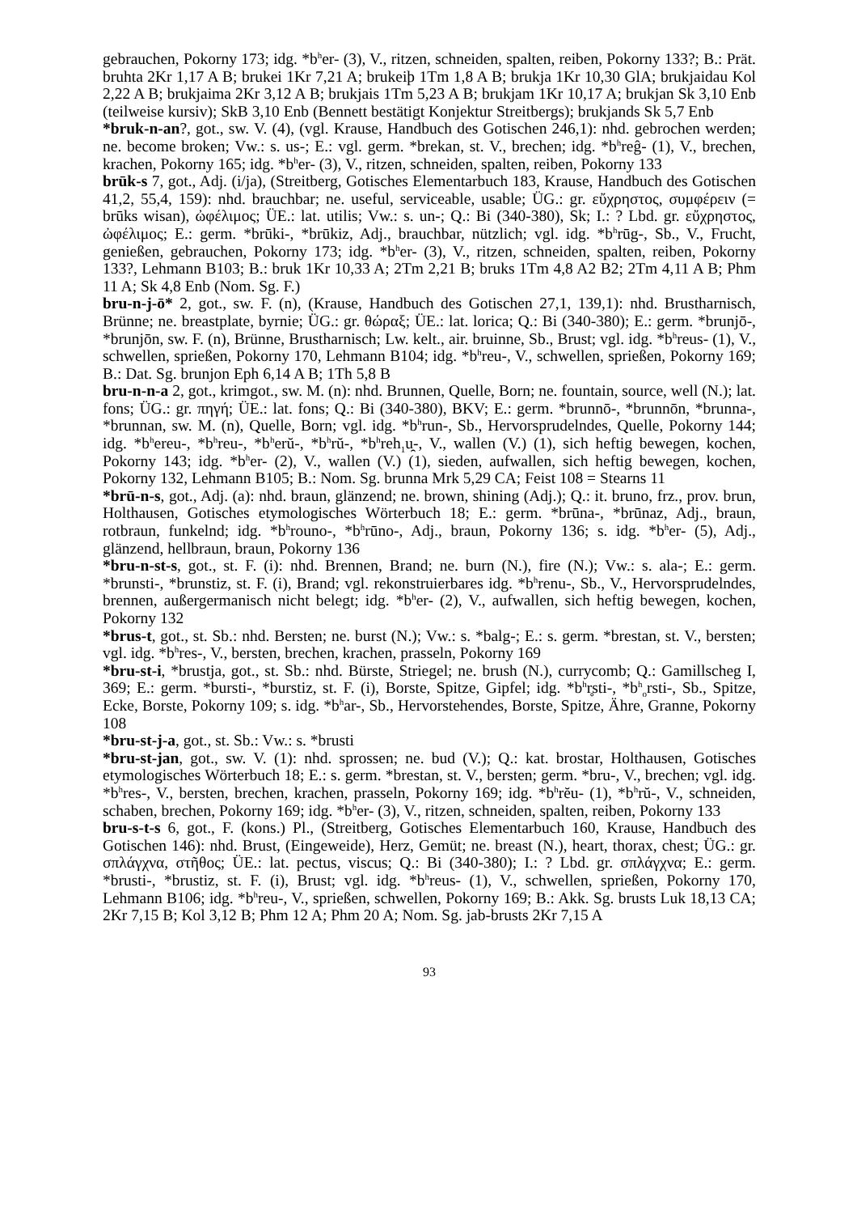gebrauchen, Pokorny 173; idg. *b<sup>h</sup>er- (3), V., ritzen, schneiden, spalten, reiben, Pokorny 133?; B.: Prät. bruhta 2Kr 1,17 A B; brukei 1Kr 7,21 A; brukeiþ 1Tm 1,8 A B; brukja 1Kr 10,30 GlA; brukjaidau Kol 2,22 A B; brukjaima 2Kr 3,12 A B; brukjais 1Tm 5,23 A B; brukjam 1Kr 10,17 A; brukjan Sk 3,10 Enb (teilweise kursiv); SkB 3,10 Enb (Bennett bestätigt Konjektur Streitbergs); brukjands Sk 5,7 Enb
*bruk-n-an?, got., sw. V. (4), (vgl. Krause, Handbuch des Gotischen 246,1): nhd. gebrochen werden; ne. become broken; Vw.: s. us-; E.: vgl. germ. *brekan, st. V., brechen; idg. *b<sup>h</sup>reĝ- (1), V., brechen, krachen, Pokorny 165; idg. *b<sup>h</sup>er- (3), V., ritzen, schneiden, spalten, reiben, Pokorny 133
brūk-s 7, got., Adj. (i/ja), (Streitberg, Gotisches Elementarbuch 183, Krause, Handbuch des Gotischen 41,2, 55,4, 159): nhd. brauchbar; ne. useful, serviceable, usable; ÜG.: gr. εὔχρηστος, συμφέρειν (= brūks wisan), ὠφέλιμος; ÜE.: lat. utilis; Vw.: s. un-; Q.: Bi (340-380), Sk; I.: ? Lbd. gr. εὔχρηστος, ὠφέλιμος; E.: germ. *brūki-, *brūkiz, Adj., brauchbar, nützlich; vgl. idg. *b<sup>h</sup>rūg-, Sb., V., Frucht, genießen, gebrauchen, Pokorny 173; idg. *b<sup>h</sup>er- (3), V., ritzen, schneiden, spalten, reiben, Pokorny 133?, Lehmann B103; B.: bruk 1Kr 10,33 A; 2Tm 2,21 B; bruks 1Tm 4,8 A2 B2; 2Tm 4,11 A B; Phm 11 A; Sk 4,8 Enb (Nom. Sg. F.)
bru-n-j-ō* 2, got., sw. F. (n), (Krause, Handbuch des Gotischen 27,1, 139,1): nhd. Brustharnisch, Brünne; ne. breastplate, byrnie; ÜG.: gr. θώραξ; ÜE.: lat. lorica; Q.: Bi (340-380); E.: germ. *brunjō-, *brunjōn, sw. F. (n), Brünne, Brustharnisch; Lw. kelt., air. bruinne, Sb., Brust; vgl. idg. *b<sup>h</sup>reus- (1), V., schwellen, sprießen, Pokorny 170, Lehmann B104; idg. *b<sup>h</sup>reu-, V., schwellen, sprießen, Pokorny 169; B.: Dat. Sg. brunjon Eph 6,14 A B; 1Th 5,8 B
bru-n-n-a 2, got., krimgot., sw. M. (n): nhd. Brunnen, Quelle, Born; ne. fountain, source, well (N.); lat. fons; ÜG.: gr. πηγή; ÜE.: lat. fons; Q.: Bi (340-380), BKV; E.: germ. *brunnō-, *brunnōn, *brunna-, *brunnan, sw. M. (n), Quelle, Born; vgl. idg. *b<sup>h</sup>run-, Sb., Hervorsprudelndes, Quelle, Pokorny 144; idg. *b<sup>h</sup>ereu-, *b<sup>h</sup>reu-, *b<sup>h</sup>erŭ-, *b<sup>h</sup>rŭ-, *b<sup>h</sup>reh<sub>1</sub>u̯-, V., wallen (V.) (1), sich heftig bewegen, kochen, Pokorny 143; idg. *b<sup>h</sup>er- (2), V., wallen (V.) (1), sieden, aufwallen, sich heftig bewegen, kochen, Pokorny 132, Lehmann B105; B.: Nom. Sg. brunna Mrk 5,29 CA; Feist 108 = Stearns 11
*brū-n-s, got., Adj. (a): nhd. braun, glänzend; ne. brown, shining (Adj.); Q.: it. bruno, frz., prov. brun, Holthausen, Gotisches etymologisches Wörterbuch 18; E.: germ. *brūna-, *brūnaz, Adj., braun, rotbraun, funkelnd; idg. *b<sup>h</sup>rouno-, *b<sup>h</sup>rūno-, Adj., braun, Pokorny 136; s. idg. *b<sup>h</sup>er- (5), Adj., glänzend, hellbraun, braun, Pokorny 136
*bru-n-st-s, got., st. F. (i): nhd. Brennen, Brand; ne. burn (N.), fire (N.); Vw.: s. ala-; E.: germ. *brunsti-, *brunstiz, st. F. (i), Brand; vgl. rekonstruierbares idg. *b<sup>h</sup>renu-, Sb., V., Hervorsprudelndes, brennen, außergermanisch nicht belegt; idg. *b<sup>h</sup>er- (2), V., aufwallen, sich heftig bewegen, kochen, Pokorny 132
*brus-t, got., st. Sb.: nhd. Bersten; ne. burst (N.); Vw.: s. *balg-; E.: s. germ. *brestan, st. V., bersten; vgl. idg. *b<sup>h</sup>res-, V., bersten, brechen, krachen, prasseln, Pokorny 169
*bru-st-i, *brustja, got., st. Sb.: nhd. Bürste, Striegel; ne. brush (N.), currycomb; Q.: Gamillscheg I, 369; E.: germ. *bursti-, *burstiz, st. F. (i), Borste, Spitze, Gipfel; idg. *b<sup>h</sup>r̥sti-, *b<sup>h</sup><sub>o</sub>rsti-, Sb., Spitze, Ecke, Borste, Pokorny 109; s. idg. *b<sup>h</sup>ar-, Sb., Hervorstehendes, Borste, Spitze, Ähre, Granne, Pokorny 108
*bru-st-j-a, got., st. Sb.: Vw.: s. *brusti
*bru-st-jan, got., sw. V. (1): nhd. sprossen; ne. bud (V.); Q.: kat. brostar, Holthausen, Gotisches etymologisches Wörterbuch 18; E.: s. germ. *brestan, st. V., bersten; germ. *bru-, V., brechen; vgl. idg. *b<sup>h</sup>res-, V., bersten, brechen, krachen, prasseln, Pokorny 169; idg. *b<sup>h</sup>rĕu- (1), *b<sup>h</sup>rŭ-, V., schneiden, schaben, brechen, Pokorny 169; idg. *b<sup>h</sup>er- (3), V., ritzen, schneiden, spalten, reiben, Pokorny 133
bru-s-t-s 6, got., F. (kons.) Pl., (Streitberg, Gotisches Elementarbuch 160, Krause, Handbuch des Gotischen 146): nhd. Brust, (Eingeweide), Herz, Gemüt; ne. breast (N.), heart, thorax, chest; ÜG.: gr. σπλάγχνα, στῆθος; ÜE.: lat. pectus, viscus; Q.: Bi (340-380); I.: ? Lbd. gr. σπλάγχνα; E.: germ. *brusti-, *brustiz, st. F. (i), Brust; vgl. idg. *b<sup>h</sup>reus- (1), V., schwellen, sprießen, Pokorny 170, Lehmann B106; idg. *b<sup>h</sup>reu-, V., sprießen, schwellen, Pokorny 169; B.: Akk. Sg. brusts Luk 18,13 CA; 2Kr 7,15 B; Kol 3,12 B; Phm 12 A; Phm 20 A; Nom. Sg. jab-brusts 2Kr 7,15 A
93